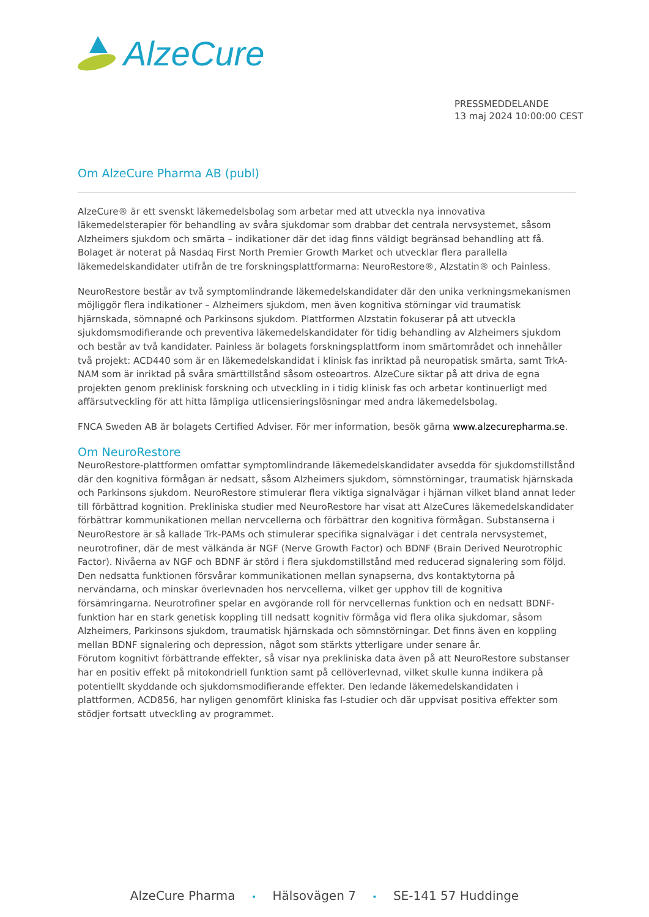AlzeCure
PRESSMEDDELANDE
13 maj 2024 10:00:00 CEST
Om AlzeCure Pharma AB (publ)
AlzeCure® är ett svenskt läkemedelsbolag som arbetar med att utveckla nya innovativa läkemedelsterapier för behandling av svåra sjukdomar som drabbar det centrala nervsystemet, såsom Alzheimers sjukdom och smärta – indikationer där det idag finns väldigt begränsad behandling att få. Bolaget är noterat på Nasdaq First North Premier Growth Market och utvecklar flera parallella läkemedelskandidater utifrån de tre forskningsplattformarna: NeuroRestore®, Alzstatin® och Painless.
NeuroRestore består av två symptomlindrande läkemedelskandidater där den unika verkningsmekanismen möjliggör flera indikationer – Alzheimers sjukdom, men även kognitiva störningar vid traumatisk hjärnskada, sömnapné och Parkinsons sjukdom. Plattformen Alzstatin fokuserar på att utveckla sjukdomsmodifierande och preventiva läkemedelskandidater för tidig behandling av Alzheimers sjukdom och består av två kandidater. Painless är bolagets forskningsplattform inom smärtområdet och innehåller två projekt: ACD440 som är en läkemedelskandidat i klinisk fas inriktad på neuropatisk smärta, samt TrkA-NAM som är inriktad på svåra smärttillstånd såsom osteoartros. AlzeCure siktar på att driva de egna projekten genom preklinisk forskning och utveckling in i tidig klinisk fas och arbetar kontinuerligt med affärsutveckling för att hitta lämpliga utlicensieringslösningar med andra läkemedelsbolag.
FNCA Sweden AB är bolagets Certified Adviser. För mer information, besök gärna www.alzecurepharma.se.
Om NeuroRestore
NeuroRestore-plattformen omfattar symptomlindrande läkemedelskandidater avsedda för sjukdomstillstånd där den kognitiva förmågan är nedsatt, såsom Alzheimers sjukdom, sömnstörningar, traumatisk hjärnskada och Parkinsons sjukdom. NeuroRestore stimulerar flera viktiga signalvägar i hjärnan vilket bland annat leder till förbättrad kognition. Prekliniska studier med NeuroRestore har visat att AlzeCures läkemedelskandidater förbättrar kommunikationen mellan nervcellerna och förbättrar den kognitiva förmågan. Substanserna i NeuroRestore är så kallade Trk-PAMs och stimulerar specifika signalvägar i det centrala nervsystemet, neurotrofiner, där de mest välkända är NGF (Nerve Growth Factor) och BDNF (Brain Derived Neurotrophic Factor). Nivåerna av NGF och BDNF är störd i flera sjukdomstillstånd med reducerad signalering som följd. Den nedsatta funktionen försvårar kommunikationen mellan synapserna, dvs kontaktytorna på nervändarna, och minskar överlevnaden hos nervcellerna, vilket ger upphov till de kognitiva försämringarna. Neurotrofiner spelar en avgörande roll för nervcellernas funktion och en nedsatt BDNF-funktion har en stark genetisk koppling till nedsatt kognitiv förmåga vid flera olika sjukdomar, såsom Alzheimers, Parkinsons sjukdom, traumatisk hjärnskada och sömnstörningar. Det finns även en koppling mellan BDNF signalering och depression, något som stärkts ytterligare under senare år.
Förutom kognitivt förbättrande effekter, så visar nya prekliniska data även på att NeuroRestore substanser har en positiv effekt på mitokondriell funktion samt på cellöverlevnad, vilket skulle kunna indikera på potentiellt skyddande och sjukdomsmodifierande effekter. Den ledande läkemedelskandidaten i plattformen, ACD856, har nyligen genomfört kliniska fas I-studier och där uppvisat positiva effekter som stödjer fortsatt utveckling av programmet.
AlzeCure Pharma • Hälsovägen 7 • SE-141 57 Huddinge